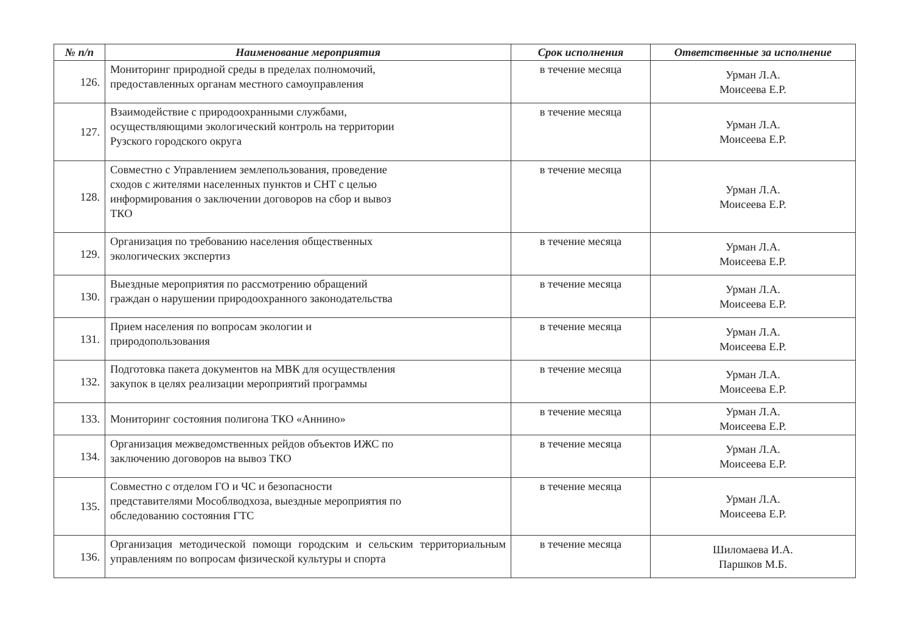| № п/п | Наименование мероприятия | Срок исполнения | Ответственные за исполнение |
| --- | --- | --- | --- |
| 126. | Мониторинг природной среды в пределах полномочий, предоставленных органам местного самоуправления | в течение месяца | Урман Л.А. Моисеева Е.Р. |
| 127. | Взаимодействие с природоохранными службами, осуществляющими экологический контроль на территории Рузского городского округа | в течение месяца | Урман Л.А. Моисеева Е.Р. |
| 128. | Совместно с Управлением землепользования, проведение сходов с жителями населенных пунктов и СНТ с целью информирования о заключении договоров на сбор и вывоз ТКО | в течение месяца | Урман Л.А. Моисеева Е.Р. |
| 129. | Организация по требованию населения общественных экологических экспертиз | в течение месяца | Урман Л.А. Моисеева Е.Р. |
| 130. | Выездные мероприятия по рассмотрению обращений граждан о нарушении природоохранного законодательства | в течение месяца | Урман Л.А. Моисеева Е.Р. |
| 131. | Прием населения по вопросам экологии и природопользования | в течение месяца | Урман Л.А. Моисеева Е.Р. |
| 132. | Подготовка пакета документов на МВК для осуществления закупок в целях реализации мероприятий программы | в течение месяца | Урман Л.А. Моисеева Е.Р. |
| 133. | Мониторинг состояния полигона ТКО «Аннино» | в течение месяца | Урман Л.А. Моисеева Е.Р. |
| 134. | Организация межведомственных рейдов объектов ИЖС по заключению договоров на вывоз ТКО | в течение месяца | Урман Л.А. Моисеева Е.Р. |
| 135. | Совместно с отделом ГО и ЧС и безопасности представителями Мособлводхоза, выездные мероприятия по обследованию состояния ГТС | в течение месяца | Урман Л.А. Моисеева Е.Р. |
| 136. | Организация методической помощи городским и сельским территориальным управлениям по вопросам физической культуры и спорта | в течение месяца | Шиломаева И.А. Паршков М.Б. |